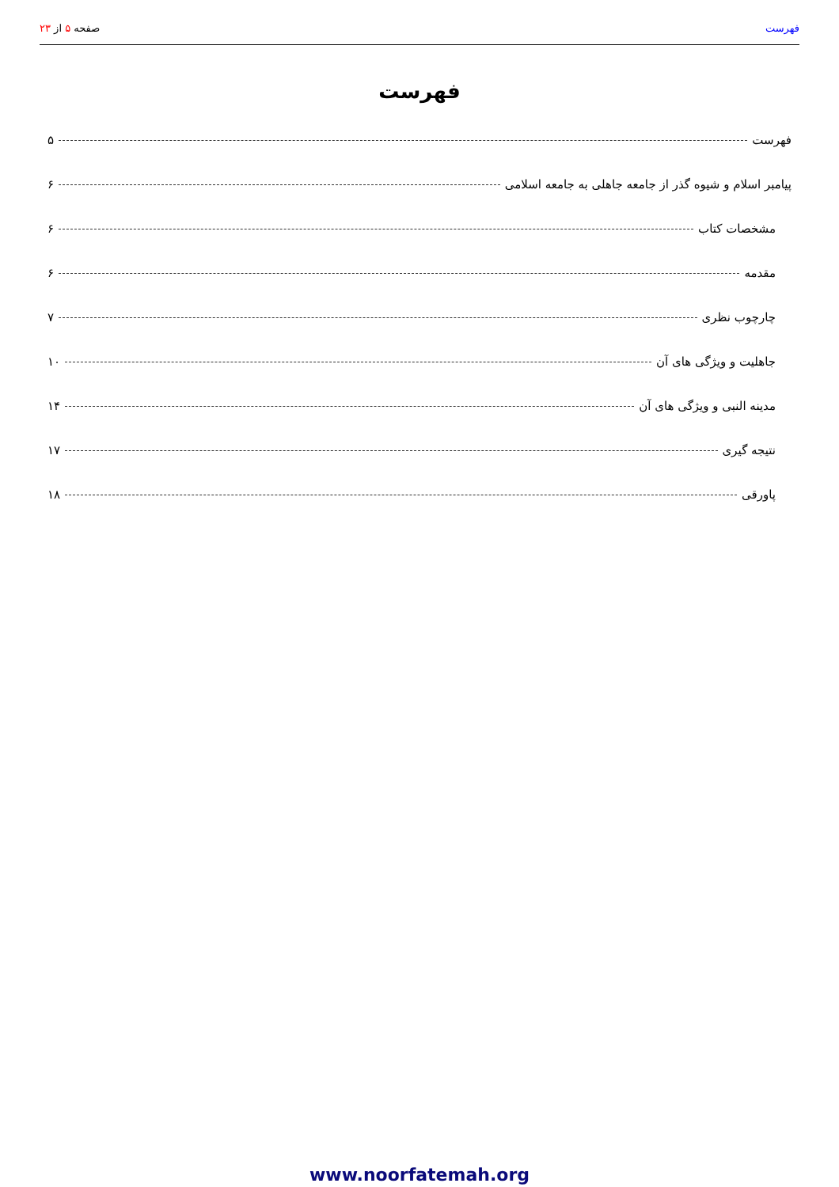فهرست صفحه ۵ از ۲۳
فهرست
فهرست ۵
پیامبر اسلام و شیوه گذر از جامعه جاهلی به جامعه اسلامی ۶
مشخصات کتاب ۶
مقدمه ۶
چارچوب نظری ۷
جاهلیت و ویژگی های آن ۱۰
مدینه النبی و ویژگی های آن ۱۴
نتیجه گیری ۱۷
پاورقی ۱۸
www.noorfatemah.org